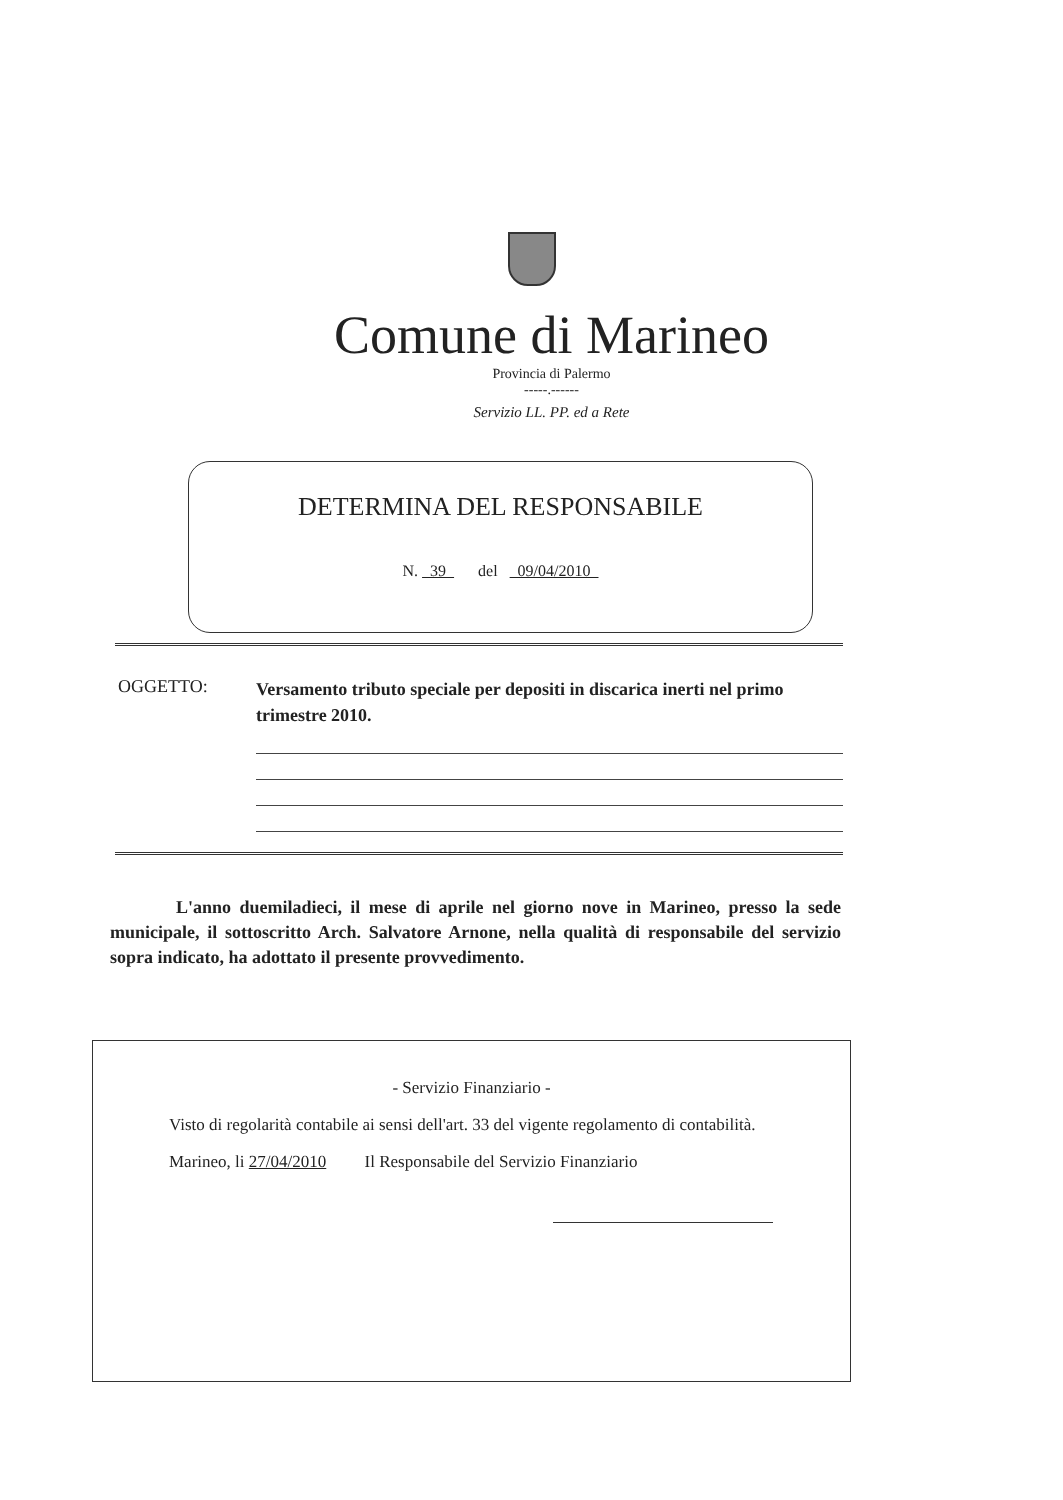Comune di Marineo
Provincia di Palermo
-----.------
Servizio LL. PP. ed a Rete
DETERMINA DEL RESPONSABILE
N. 39 del 09/04/2010
OGGETTO:
Versamento tributo speciale per depositi in discarica inerti nel primo trimestre 2010.
L'anno duemiladieci, il mese di aprile nel giorno nove in Marineo, presso la sede municipale, il sottoscritto Arch. Salvatore Arnone, nella qualità di responsabile del servizio sopra indicato, ha adottato il presente provvedimento.
- Servizio Finanziario -
Visto di regolarità contabile ai sensi dell'art. 33 del vigente regolamento di contabilità.
Marineo, li 27/04/2010 Il Responsabile del Servizio Finanziario